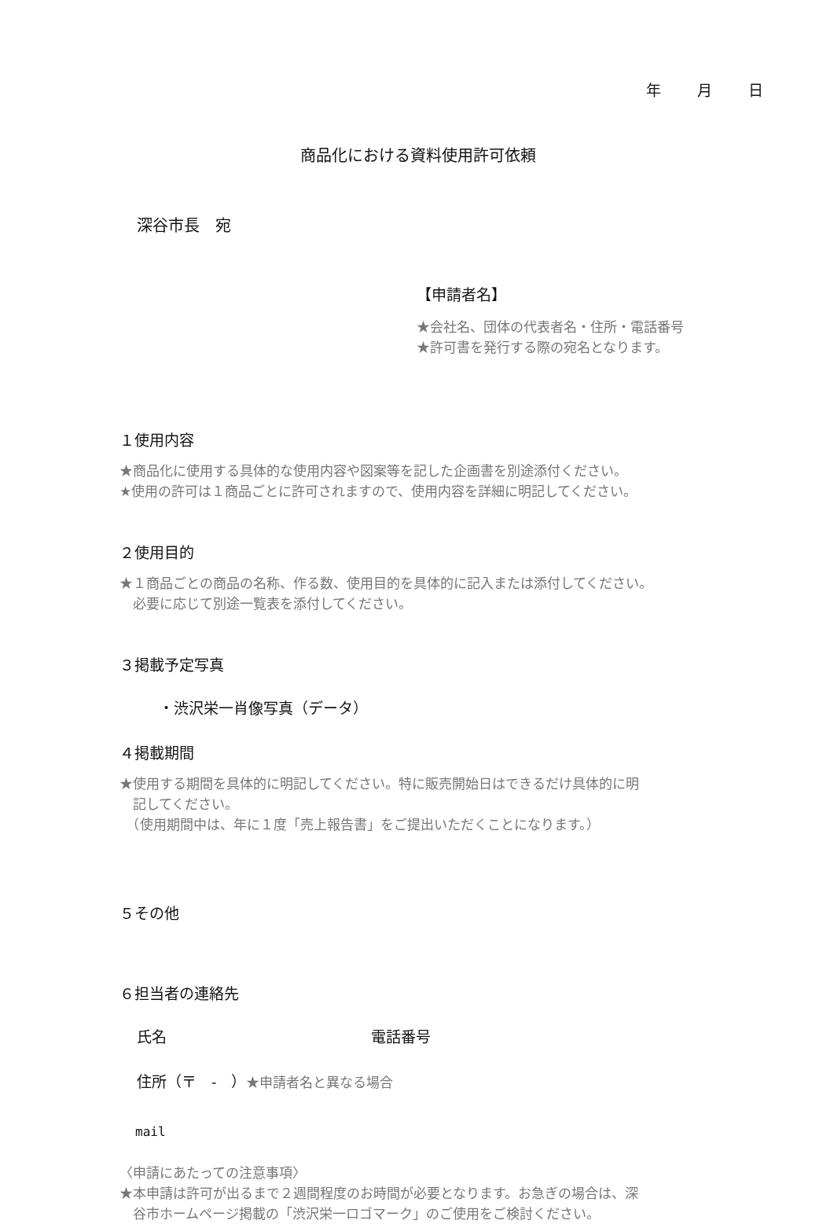年 月 日
商品化における資料使用許可依頼
深谷市長　宛
【申請者名】
★会社名、団体の代表者名・住所・電話番号
★許可書を発行する際の宛名となります。
１使用内容
★商品化に使用する具体的な使用内容や図案等を記した企画書を別途添付ください。
★使用の許可は１商品ごとに許可されますので、使用内容を詳細に明記してください。
２使用目的
★１商品ごとの商品の名称、作る数、使用目的を具体的に記入または添付してください。
　必要に応じて別途一覧表を添付してください。
３掲載予定写真
・渋沢栄一肖像写真（データ）
４掲載期間
★使用する期間を具体的に明記してください。特に販売開始日はできるだけ具体的に明
　記してください。
　（使用期間中は、年に１度「売上報告書」をご提出いただくことになります。）
５その他
６担当者の連絡先
氏名 電話番号
住所（〒　-　）★申請者名と異なる場合
mail
〈申請にあたっての注意事項〉
★本申請は許可が出るまで２週間程度のお時間が必要となります。お急ぎの場合は、深
　谷市ホームページ掲載の「渋沢栄一ロゴマーク」のご使用をご検討ください。